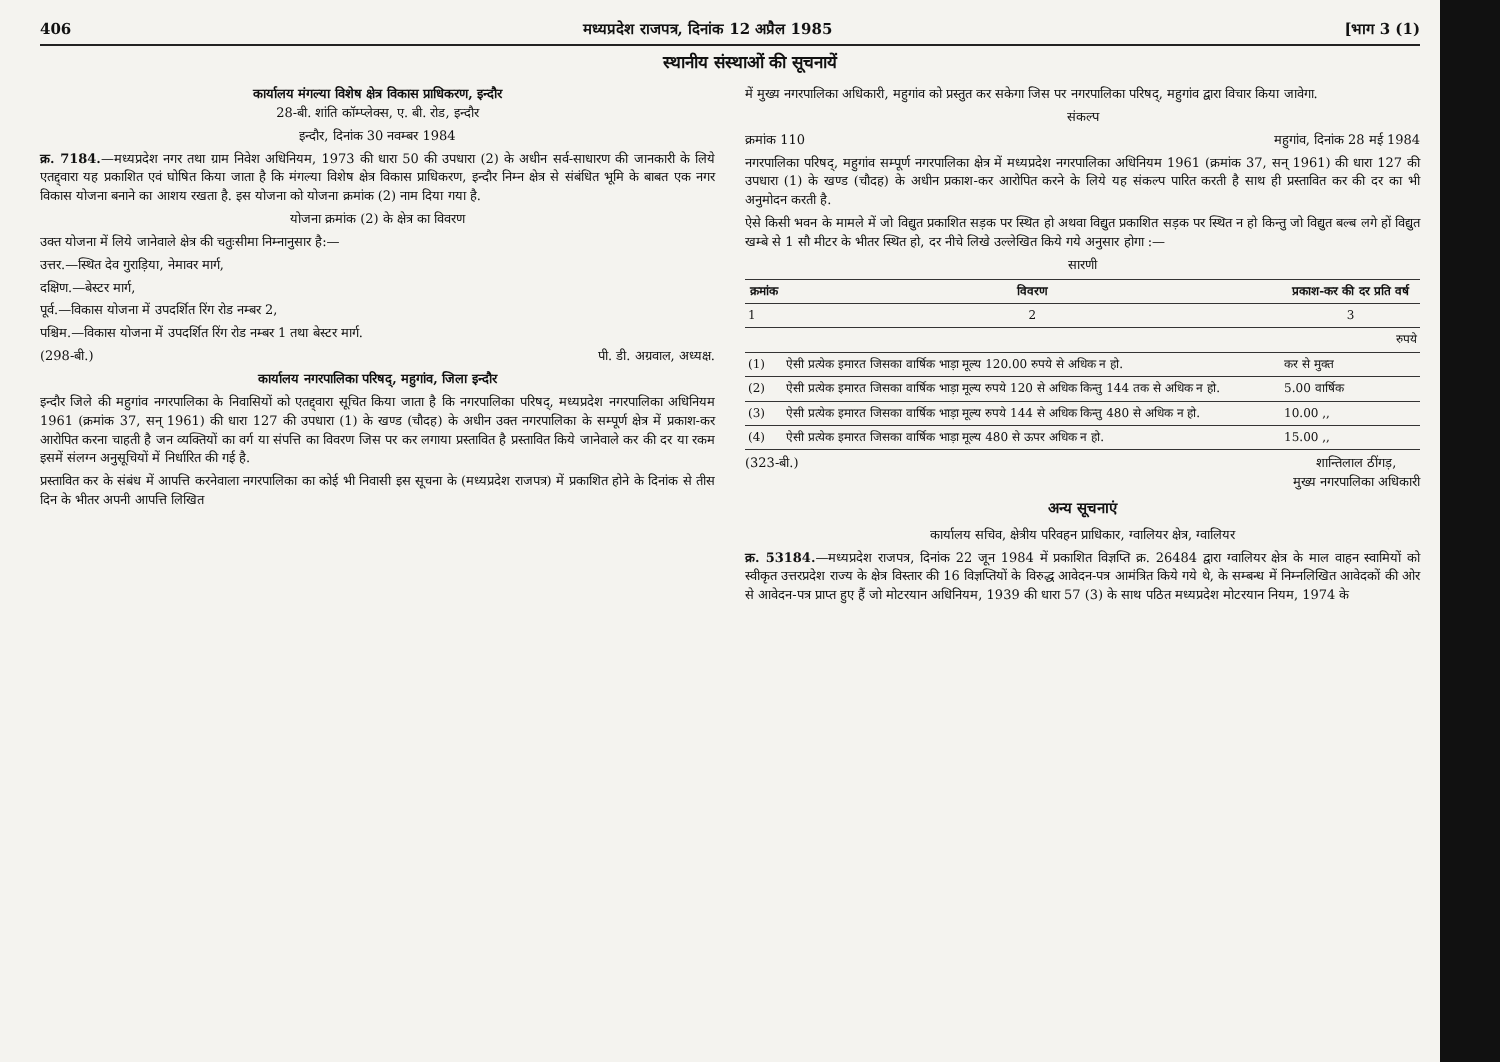406 मध्यप्रदेश राजपत्र, दिनांक 12 अप्रैल 1985 [भाग 3 (1)
स्थानीय संस्थाओं की सूचनायें
कार्यालय मंगल्या विशेष क्षेत्र विकास प्राधिकरण, इन्दौर
28-बी. शांति कॉम्प्लेक्स, ए. बी. रोड, इन्दौर
इन्दौर, दिनांक 30 नवम्बर 1984
क्र. 7184.—मध्यप्रदेश नगर तथा ग्राम निवेश अधिनियम, 1973 की धारा 50 की उपधारा (2) के अधीन सर्व-साधारण की जानकारी के लिये एतद्द्वारा यह प्रकाशित एवं घोषित किया जाता है कि मंगल्या विशेष क्षेत्र विकास प्राधिकरण, इन्दौर निम्न क्षेत्र से संबंधित भूमि के बाबत एक नगर विकास योजना बनाने का आशय रखता है. इस योजना को योजना क्रमांक (2) नाम दिया गया है.
योजना क्रमांक (2) के क्षेत्र का विवरण
उक्त योजना में लिये जानेवाले क्षेत्र की चतुःसीमा निम्नानुसार है:—
उत्तर.—स्थित देव गुराड़िया, नेमावर मार्ग,
दक्षिण.—बेस्टर मार्ग,
पूर्व.—विकास योजना में उपदर्शित रिंग रोड नम्बर 2,
पश्चिम.—विकास योजना में उपदर्शित रिंग रोड नम्बर 1 तथा बेस्टर मार्ग.
(298-बी.) पी. डी. अग्रवाल, अध्यक्ष.
कार्यालय नगरपालिका परिषद्, महुगांव, जिला इन्दौर
इन्दौर जिले की महुगांव नगरपालिका के निवासियों को एतद्द्वारा सूचित किया जाता है कि नगरपालिका परिषद्, मध्यप्रदेश नगरपालिका अधिनियम 1961 (क्रमांक 37, सन् 1961) की धारा 127 की उपधारा (1) के खण्ड (चौदह) के अधीन उक्त नगरपालिका के सम्पूर्ण क्षेत्र में प्रकाश-कर आरोपित करना चाहती है जन व्यक्तियों का वर्ग या संपत्ति का विवरण जिस पर कर लगाया प्रस्तावित है प्रस्तावित किये जानेवाले कर की दर या रकम इसमें संलग्न अनुसूचियों में निर्धारित की गई है.
प्रस्तावित कर के संबंध में आपत्ति करनेवाला नगरपालिका का कोई भी निवासी इस सूचना के (मध्यप्रदेश राजपत्र) में प्रकाशित होने के दिनांक से तीस दिन के भीतर अपनी आपत्ति लिखित
में मुख्य नगरपालिका अधिकारी, महुगांव को प्रस्तुत कर सकेगा जिस पर नगरपालिका परिषद्, महुगांव द्वारा विचार किया जावेगा.
संकल्प
क्रमांक 110 महुगांव, दिनांक 28 मई 1984
नगरपालिका परिषद्, महुगांव सम्पूर्ण नगरपालिका क्षेत्र में मध्यप्रदेश नगरपालिका अधिनियम 1961 (क्रमांक 37, सन् 1961) की धारा 127 की उपधारा (1) के खण्ड (चौदह) के अधीन प्रकाश-कर आरोपित करने के लिये यह संकल्प पारित करती है साथ ही प्रस्तावित कर की दर का भी अनुमोदन करती है.
ऐसे किसी भवन के मामले में जो विद्युत प्रकाशित सड़क पर स्थित हो अथवा विद्युत प्रकाशित सड़क पर स्थित न हो किन्तु जो विद्युत बल्ब लगे हों विद्युत खम्बे से 1 सौ मीटर के भीतर स्थित हो, दर नीचे लिखे उल्लेखित किये गये अनुसार होगा :—
सारणी
| क्रमांक | विवरण | प्रकाश-कर की दर प्रति वर्ष |
| --- | --- | --- |
| 1 | 2 | 3 |
| | | रुपये |
| (1) | ऐसी प्रत्येक इमारत जिसका वार्षिक भाड़ा मूल्य 120.00 रुपये से अधिक न हो. | कर से मुक्त |
| (2) | ऐसी प्रत्येक इमारत जिसका वार्षिक भाड़ा मूल्य रुपये 120 से अधिक किन्तु 144 तक से अधिक न हो. | 5.00 वार्षिक |
| (3) | ऐसी प्रत्येक इमारत जिसका वार्षिक भाड़ा मूल्य रुपये 144 से अधिक किन्तु 480 से अधिक न हो. | 10.00 ,, |
| (4) | ऐसी प्रत्येक इमारत जिसका वार्षिक भाड़ा मूल्य 480 से ऊपर अधिक न हो. | 15.00 ,, |
(323-बी.) शान्तिलाल ठींगड़,
मुख्य नगरपालिका अधिकारी
अन्य सूचनाएं
कार्यालय सचिव, क्षेत्रीय परिवहन प्राधिकार, ग्वालियर क्षेत्र, ग्वालियर
क्र. 53184.—मध्यप्रदेश राजपत्र, दिनांक 22 जून 1984 में प्रकाशित विज्ञप्ति क्र. 26484 द्वारा ग्वालियर क्षेत्र के माल वाहन स्वामियों को स्वीकृत उत्तरप्रदेश राज्य के क्षेत्र विस्तार की 16 विज्ञप्तियों के विरुद्ध आवेदन-पत्र आमंत्रित किये गये थे, के सम्बन्ध में निम्नलिखित आवेदकों की ओर से आवेदन-पत्र प्राप्त हुए हैं जो मोटरयान अधिनियम, 1939 की धारा 57 (3) के साथ पठित मध्यप्रदेश मोटरयान नियम, 1974 के